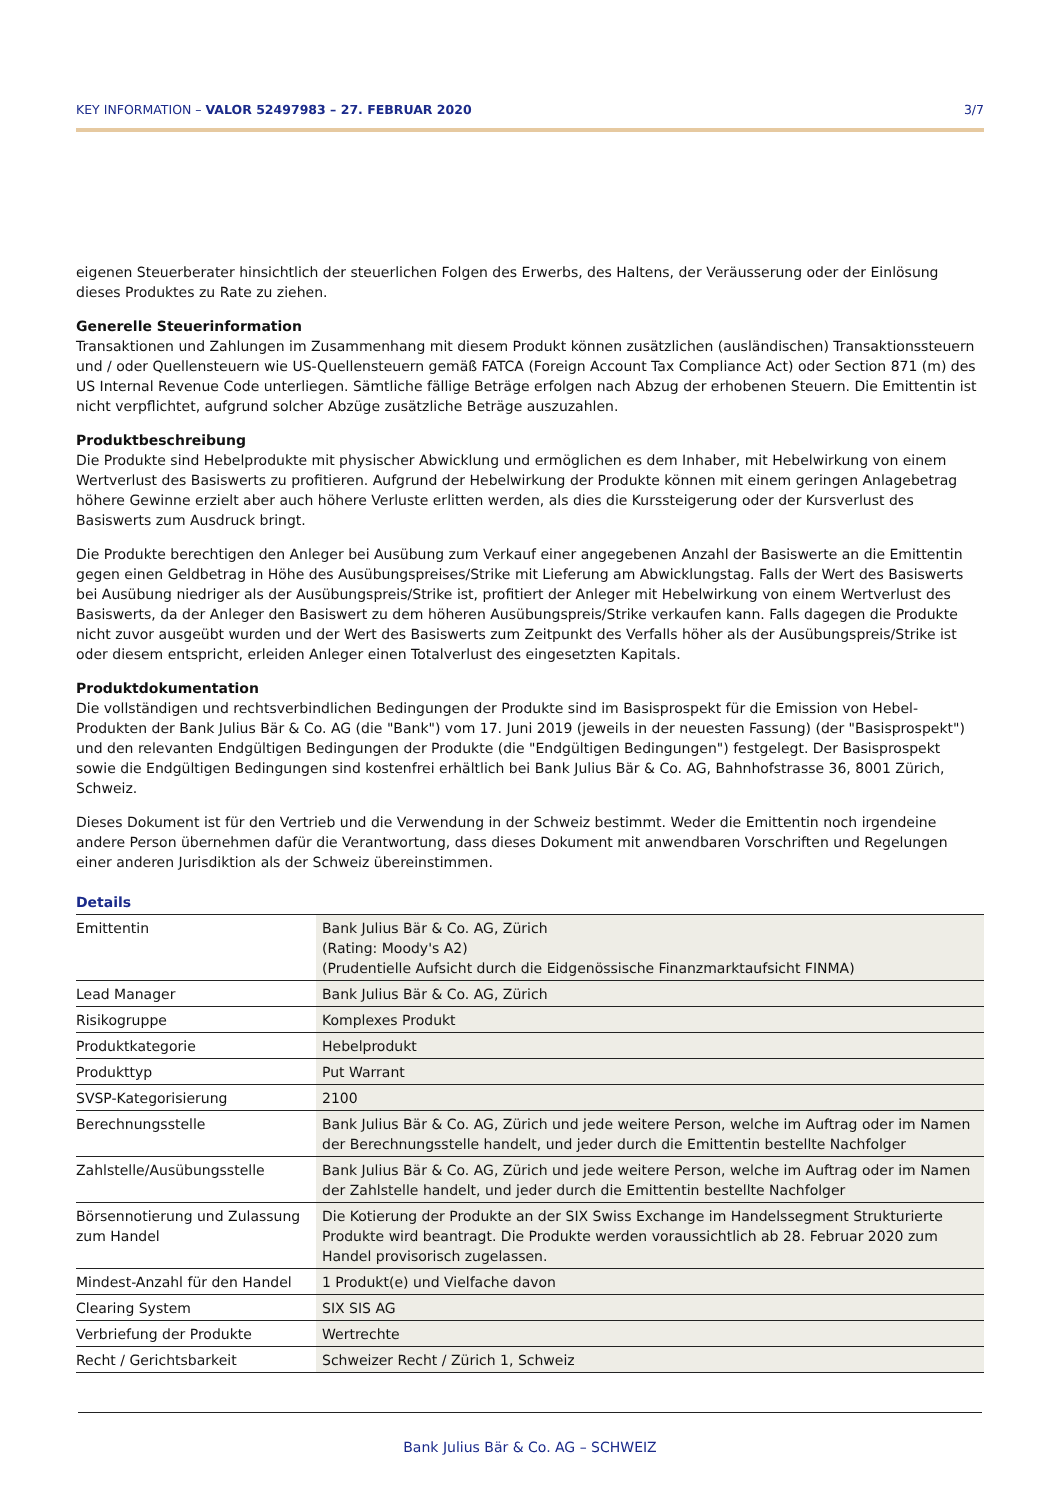KEY INFORMATION – VALOR 52497983 – 27. FEBRUAR 2020 3/7
eigenen Steuerberater hinsichtlich der steuerlichen Folgen des Erwerbs, des Haltens, der Veräusserung oder der Einlösung dieses Produktes zu Rate zu ziehen.
Generelle Steuerinformation
Transaktionen und Zahlungen im Zusammenhang mit diesem Produkt können zusätzlichen (ausländischen) Transaktionssteuern und / oder Quellensteuern wie US-Quellensteuern gemäß FATCA (Foreign Account Tax Compliance Act) oder Section 871 (m) des US Internal Revenue Code unterliegen. Sämtliche fällige Beträge erfolgen nach Abzug der erhobenen Steuern. Die Emittentin ist nicht verpflichtet, aufgrund solcher Abzüge zusätzliche Beträge auszuzahlen.
Produktbeschreibung
Die Produkte sind Hebelprodukte mit physischer Abwicklung und ermöglichen es dem Inhaber, mit Hebelwirkung von einem Wertverlust des Basiswerts zu profitieren. Aufgrund der Hebelwirkung der Produkte können mit einem geringen Anlagebetrag höhere Gewinne erzielt aber auch höhere Verluste erlitten werden, als dies die Kurssteigerung oder der Kursverlust des Basiswerts zum Ausdruck bringt.
Die Produkte berechtigen den Anleger bei Ausübung zum Verkauf einer angegebenen Anzahl der Basiswerte an die Emittentin gegen einen Geldbetrag in Höhe des Ausübungspreises/Strike mit Lieferung am Abwicklungstag. Falls der Wert des Basiswerts bei Ausübung niedriger als der Ausübungspreis/Strike ist, profitiert der Anleger mit Hebelwirkung von einem Wertverlust des Basiswerts, da der Anleger den Basiswert zu dem höheren Ausübungspreis/Strike verkaufen kann. Falls dagegen die Produkte nicht zuvor ausgeübt wurden und der Wert des Basiswerts zum Zeitpunkt des Verfalls höher als der Ausübungspreis/Strike ist oder diesem entspricht, erleiden Anleger einen Totalverlust des eingesetzten Kapitals.
Produktdokumentation
Die vollständigen und rechtsverbindlichen Bedingungen der Produkte sind im Basisprospekt für die Emission von Hebel-Produkten der Bank Julius Bär & Co. AG (die "Bank") vom 17. Juni 2019 (jeweils in der neuesten Fassung) (der "Basisprospekt") und den relevanten Endgültigen Bedingungen der Produkte (die "Endgültigen Bedingungen") festgelegt. Der Basisprospekt sowie die Endgültigen Bedingungen sind kostenfrei erhältlich bei Bank Julius Bär & Co. AG, Bahnhofstrasse 36, 8001 Zürich, Schweiz.
Dieses Dokument ist für den Vertrieb und die Verwendung in der Schweiz bestimmt. Weder die Emittentin noch irgendeine andere Person übernehmen dafür die Verantwortung, dass dieses Dokument mit anwendbaren Vorschriften und Regelungen einer anderen Jurisdiktion als der Schweiz übereinstimmen.
Details
| Emittentin | Bank Julius Bär & Co. AG, Zürich (Rating: Moody's A2) (Prudentielle Aufsicht durch die Eidgenössische Finanzmarktaufsicht FINMA) |
| Lead Manager | Bank Julius Bär & Co. AG, Zürich |
| Risikogruppe | Komplexes Produkt |
| Produktkategorie | Hebelprodukt |
| Produkttyp | Put Warrant |
| SVSP-Kategorisierung | 2100 |
| Berechnungsstelle | Bank Julius Bär & Co. AG, Zürich und jede weitere Person, welche im Auftrag oder im Namen der Berechnungsstelle handelt, und jeder durch die Emittentin bestellte Nachfolger |
| Zahlstelle/Ausübungsstelle | Bank Julius Bär & Co. AG, Zürich und jede weitere Person, welche im Auftrag oder im Namen der Zahlstelle handelt, und jeder durch die Emittentin bestellte Nachfolger |
| Börsennotierung und Zulassung zum Handel | Die Kotierung der Produkte an der SIX Swiss Exchange im Handelssegment Strukturierte Produkte wird beantragt. Die Produkte werden voraussichtlich ab 28. Februar 2020 zum Handel provisorisch zugelassen. |
| Mindest-Anzahl für den Handel | 1 Produkt(e) und Vielfache davon |
| Clearing System | SIX SIS AG |
| Verbriefung der Produkte | Wertrechte |
| Recht / Gerichtsbarkeit | Schweizer Recht / Zürich 1, Schweiz |
Bank Julius Bär & Co. AG – SCHWEIZ